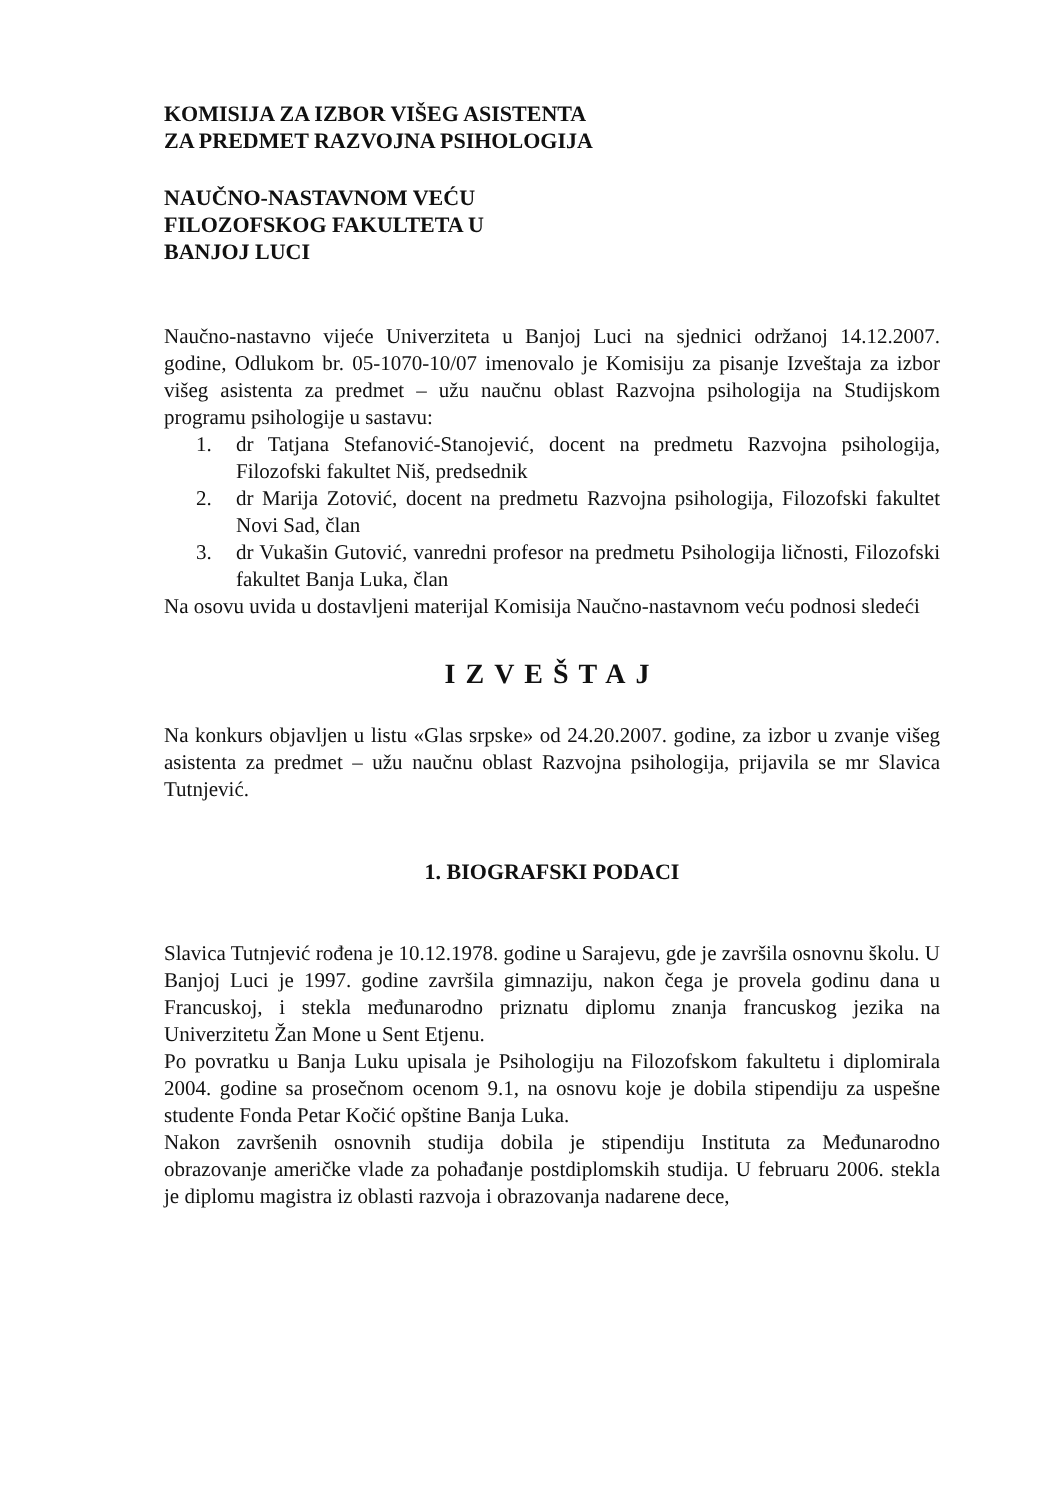KOMISIJA ZA IZBOR VIŠEG ASISTENTA
ZA PREDMET RAZVOJNA PSIHOLOGIJA
NAUČNO-NASTAVNOM VEĆU
FILOZOFSKOG FAKULTETA U
BANJOJ LUCI
Naučno-nastavno vijeće Univerziteta u Banjoj Luci na sjednici održanoj 14.12.2007. godine, Odlukom br. 05-1070-10/07 imenovalo je Komisiju za pisanje Izveštaja za izbor višeg asistenta za predmet – užu naučnu oblast Razvojna psihologija na Studijskom programu psihologije u sastavu:
1. dr Tatjana Stefanović-Stanojević, docent na predmetu Razvojna psihologija, Filozofski fakultet Niš, predsednik
2. dr Marija Zotović, docent na predmetu Razvojna psihologija, Filozofski fakultet Novi Sad, član
3. dr Vukašin Gutović, vanredni profesor na predmetu Psihologija ličnosti, Filozofski fakultet Banja Luka, član
Na osovu uvida u dostavljeni materijal Komisija Naučno-nastavnom veću podnosi sledeći
IZVEŠTAJ
Na konkurs objavljen u listu «Glas srpske» od 24.20.2007. godine, za izbor u zvanje višeg asistenta za predmet – užu naučnu oblast Razvojna psihologija, prijavila se mr Slavica Tutnjević.
1. BIOGRAFSKI PODACI
Slavica Tutnjević rođena je 10.12.1978. godine u Sarajevu, gde je završila osnovnu školu. U Banjoj Luci je 1997. godine završila gimnaziju, nakon čega je provela godinu dana u Francuskoj, i stekla međunarodno priznatu diplomu znanja francuskog jezika na Univerzitetu Žan Mone u Sent Etjenu.
Po povratku u Banja Luku upisala je Psihologiju na Filozofskom fakultetu i diplomirala 2004. godine sa prosečnom ocenom 9.1, na osnovu koje je dobila stipendiju za uspešne studente Fonda Petar Kočić opštine Banja Luka.
Nakon završenih osnovnih studija dobila je stipendiju Instituta za Međunarodno obrazovanje američke vlade za pohađanje postdiplomskih studija. U februaru 2006. stekla je diplomu magistra iz oblasti razvoja i obrazovanja nadarene dece,